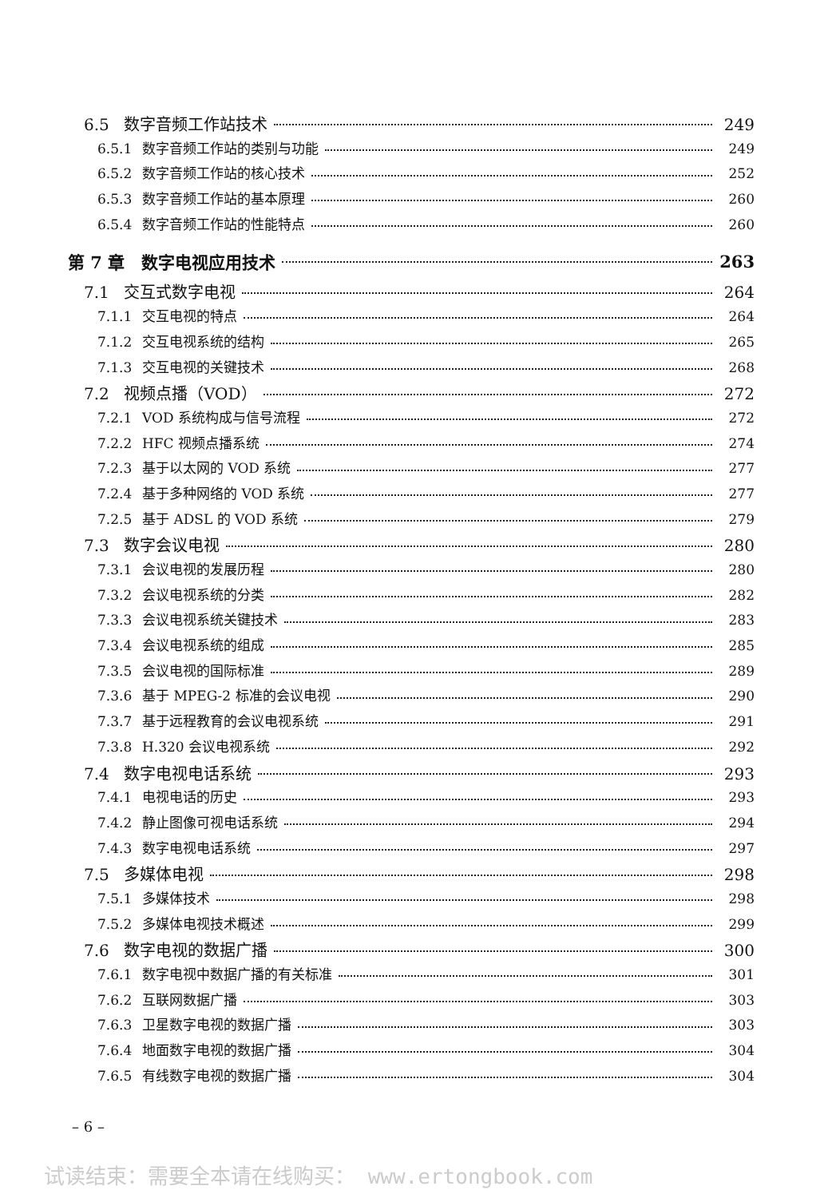6.5 数字音频工作站技术 249
6.5.1 数字音频工作站的类别与功能 249
6.5.2 数字音频工作站的核心技术 252
6.5.3 数字音频工作站的基本原理 260
6.5.4 数字音频工作站的性能特点 260
第 7 章　数字电视应用技术 263
7.1 交互式数字电视 264
7.1.1 交互电视的特点 264
7.1.2 交互电视系统的结构 265
7.1.3 交互电视的关键技术 268
7.2 视频点播（VOD） 272
7.2.1 VOD 系统构成与信号流程 272
7.2.2 HFC 视频点播系统 274
7.2.3 基于以太网的 VOD 系统 277
7.2.4 基于多种网络的 VOD 系统 277
7.2.5 基于 ADSL 的 VOD 系统 279
7.3 数字会议电视 280
7.3.1 会议电视的发展历程 280
7.3.2 会议电视系统的分类 282
7.3.3 会议电视系统关键技术 283
7.3.4 会议电视系统的组成 285
7.3.5 会议电视的国际标准 289
7.3.6 基于 MPEG-2 标准的会议电视 290
7.3.7 基于远程教育的会议电视系统 291
7.3.8 H.320 会议电视系统 292
7.4 数字电视电话系统 293
7.4.1 电视电话的历史 293
7.4.2 静止图像可视电话系统 294
7.4.3 数字电视电话系统 297
7.5 多媒体电视 298
7.5.1 多媒体技术 298
7.5.2 多媒体电视技术概述 299
7.6 数字电视的数据广播 300
7.6.1 数字电视中数据广播的有关标准 301
7.6.2 互联网数据广播 303
7.6.3 卫星数字电视的数据广播 303
7.6.4 地面数字电视的数据广播 304
7.6.5 有线数字电视的数据广播 304
– 6 –
试读结束：需要全本请在线购买： www.ertongbook.com